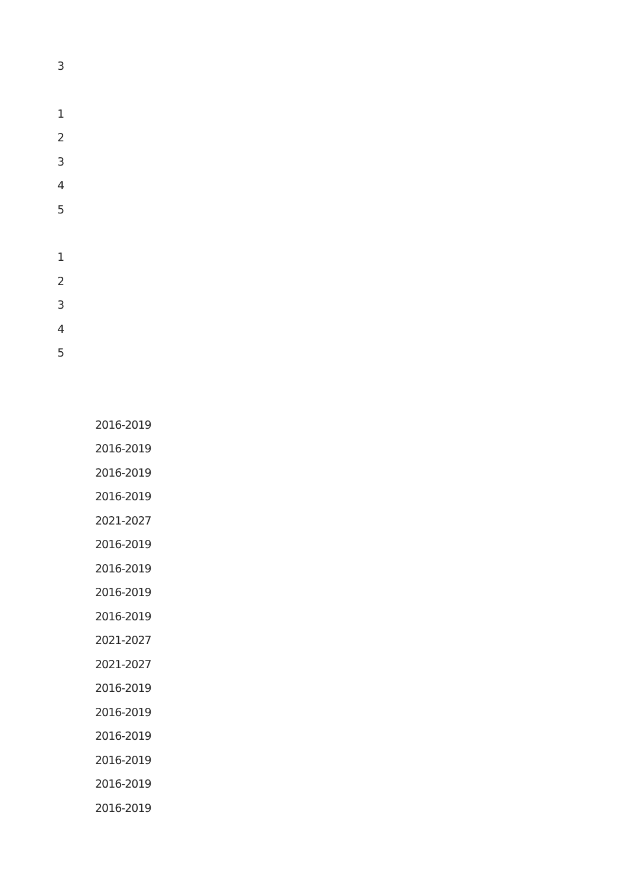3
1
2
3
4
5
1
2
3
4
5
2016-2019
2016-2019
2016-2019
2016-2019
2021-2027
2016-2019
2016-2019
2016-2019
2016-2019
2021-2027
2021-2027
2016-2019
2016-2019
2016-2019
2016-2019
2016-2019
2016-2019